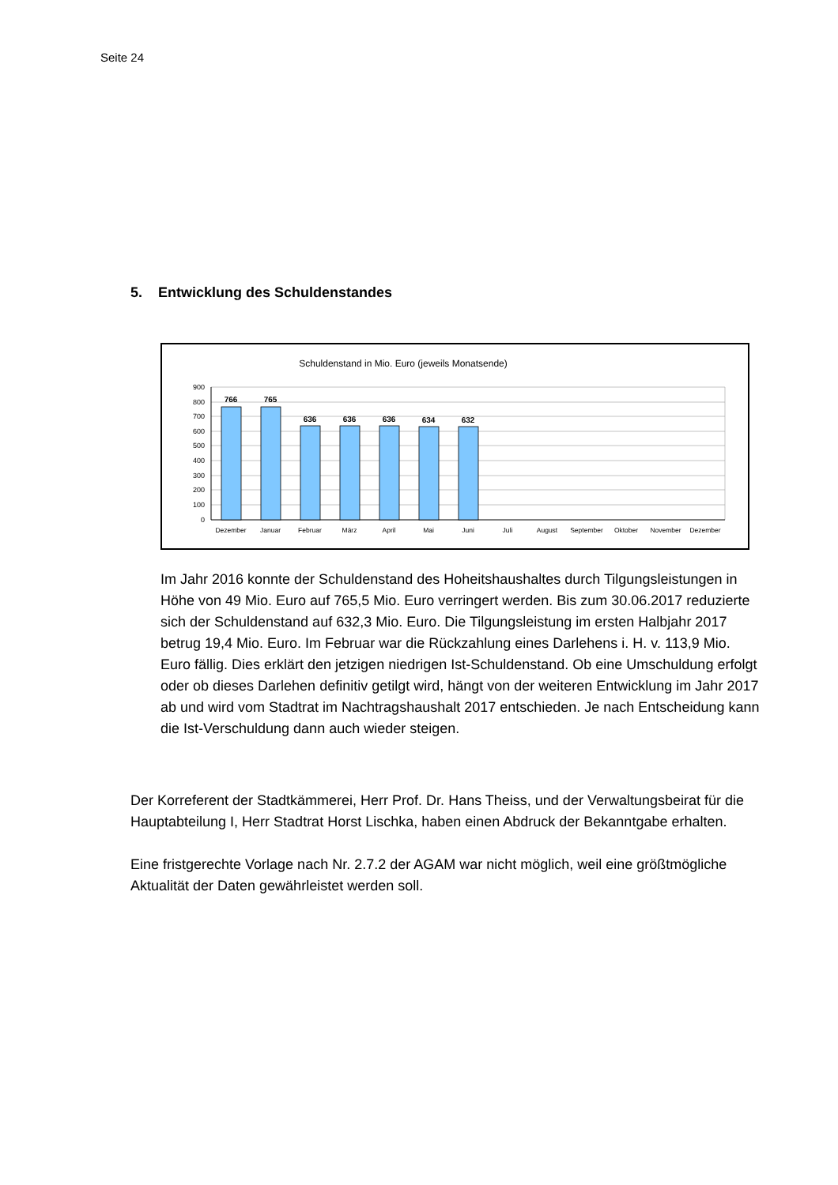Seite 24
5. Entwicklung des Schuldenstandes
Schuldenstand in Mio. Euro (jeweils Monatsende)
900
800
700
600
500
400
300
200
100
0
766
765
636
636
636
634
632
Dezember
Januar
Februar
März
April
Mai
Juni
Juli
August
September
Oktober
November
Dezember
Im Jahr 2016 konnte der Schuldenstand des Hoheitshaushaltes durch Tilgungsleistungen in Höhe von 49 Mio. Euro auf 765,5 Mio. Euro verringert werden. Bis zum 30.06.2017 reduzierte sich der Schuldenstand auf 632,3 Mio. Euro. Die Tilgungsleistung im ersten Halbjahr 2017 betrug 19,4 Mio. Euro. Im Februar war die Rückzahlung eines Darlehens i. H. v. 113,9 Mio. Euro fällig. Dies erklärt den jetzigen niedrigen Ist-Schuldenstand. Ob eine Umschuldung erfolgt oder ob dieses Darlehen definitiv getilgt wird, hängt von der weiteren Entwicklung im Jahr 2017 ab und wird vom Stadtrat im Nachtragshaushalt 2017 entschieden. Je nach Entscheidung kann die Ist-Verschuldung dann auch wieder steigen.
Der Korreferent der Stadtkämmerei, Herr Prof. Dr. Hans Theiss, und der Verwaltungsbeirat für die Hauptabteilung I, Herr Stadtrat Horst Lischka, haben einen Abdruck der Bekanntgabe erhalten.
Eine fristgerechte Vorlage nach Nr. 2.7.2 der AGAM war nicht möglich, weil eine größtmögliche Aktualität der Daten gewährleistet werden soll.